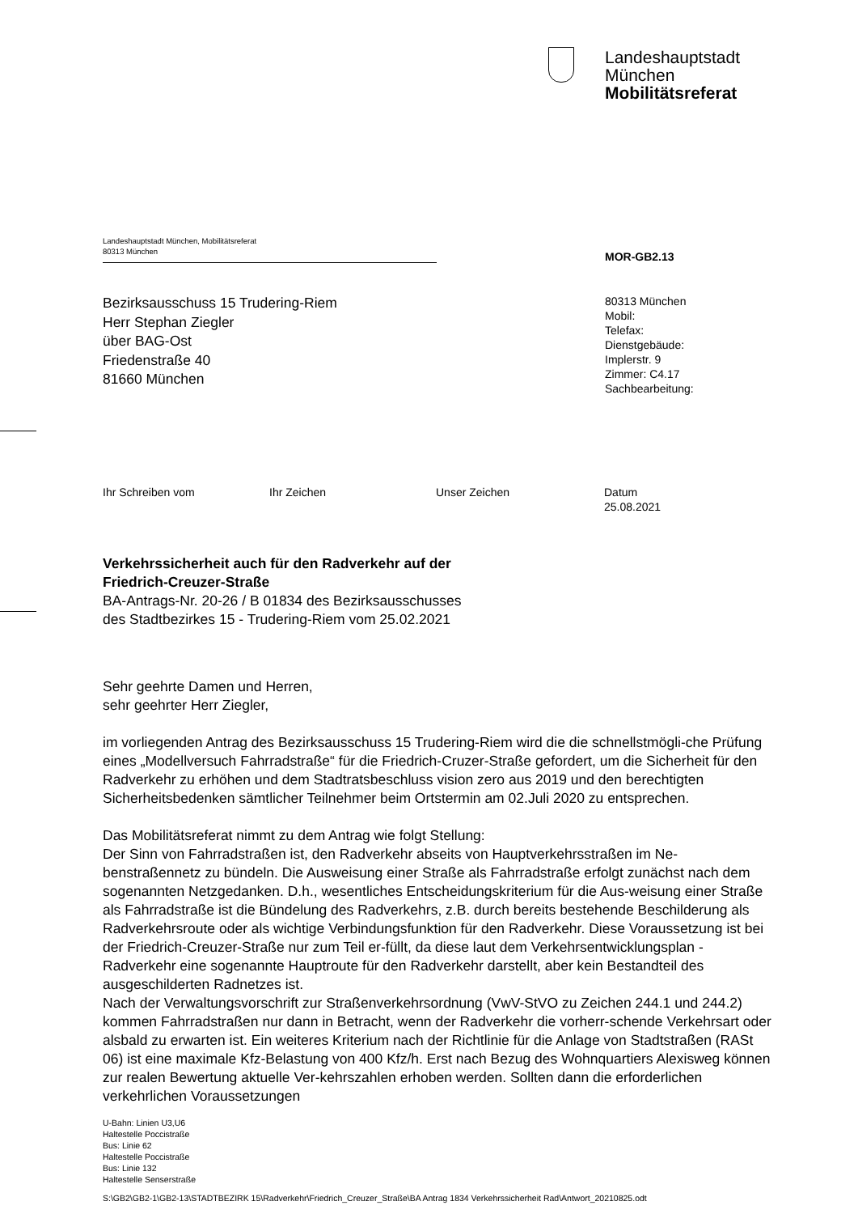Landeshauptstadt
München
Mobilitätsreferat
Landeshauptstadt München, Mobilitätsreferat
80313 München
MOR-GB2.13
Bezirksausschuss 15 Trudering-Riem
Herr Stephan Ziegler
über BAG-Ost
Friedenstraße 40
81660 München
80313 München
Mobil:
Telefax:
Dienstgebäude:
Implerstr. 9
Zimmer: C4.17
Sachbearbeitung:
Ihr Schreiben vom Ihr Zeichen Unser Zeichen Datum
25.08.2021
Verkehrssicherheit auch für den Radverkehr auf der
Friedrich-Creuzer-Straße
BA-Antrags-Nr. 20-26 / B 01834 des Bezirksausschusses
des Stadtbezirkes 15 - Trudering-Riem vom 25.02.2021
Sehr geehrte Damen und Herren,
sehr geehrter Herr Ziegler,
im vorliegenden Antrag des Bezirksausschuss 15 Trudering-Riem wird die die schnellstmögli-che Prüfung eines „Modellversuch Fahrradstraße“ für die Friedrich-Cruzer-Straße gefordert, um die Sicherheit für den Radverkehr zu erhöhen und dem Stadtratsbeschluss vision zero aus 2019 und den berechtigten Sicherheitsbedenken sämtlicher Teilnehmer beim Ortstermin am 02.Juli 2020 zu entsprechen.
Das Mobilitätsreferat nimmt zu dem Antrag wie folgt Stellung:
Der Sinn von Fahrradstraßen ist, den Radverkehr abseits von Hauptverkehrsstraßen im Ne-benstraßennetz zu bündeln. Die Ausweisung einer Straße als Fahrradstraße erfolgt zunächst nach dem sogenannten Netzgedanken. D.h., wesentliches Entscheidungskriterium für die Aus-weisung einer Straße als Fahrradstraße ist die Bündelung des Radverkehrs, z.B. durch bereits bestehende Beschilderung als Radverkehrsroute oder als wichtige Verbindungsfunktion für den Radverkehr. Diese Voraussetzung ist bei der Friedrich-Creuzer-Straße nur zum Teil er-füllt, da diese laut dem Verkehrsentwicklungsplan - Radverkehr eine sogenannte Hauptroute für den Radverkehr darstellt, aber kein Bestandteil des ausgeschilderten Radnetzes ist.
Nach der Verwaltungsvorschrift zur Straßenverkehrsordnung (VwV-StVO zu Zeichen 244.1 und 244.2) kommen Fahrradstraßen nur dann in Betracht, wenn der Radverkehr die vorherr-schende Verkehrsart oder alsbald zu erwarten ist. Ein weiteres Kriterium nach der Richtlinie für die Anlage von Stadtstraßen (RASt 06) ist eine maximale Kfz-Belastung von 400 Kfz/h. Erst nach Bezug des Wohnquartiers Alexisweg können zur realen Bewertung aktuelle Ver-kehrszahlen erhoben werden. Sollten dann die erforderlichen verkehrlichen Voraussetzungen
U-Bahn: Linien U3,U6
Haltestelle Poccistraße
Bus: Linie 62
Haltestelle Poccistraße
Bus: Linie 132
Haltestelle Senserstraße
S:\GB2\GB2-1\GB2-13\STADTBEZIRK 15\Radverkehr\Friedrich_Creuzer_Straße\BA Antrag 1834 Verkehrssicherheit Rad\Antwort_20210825.odt